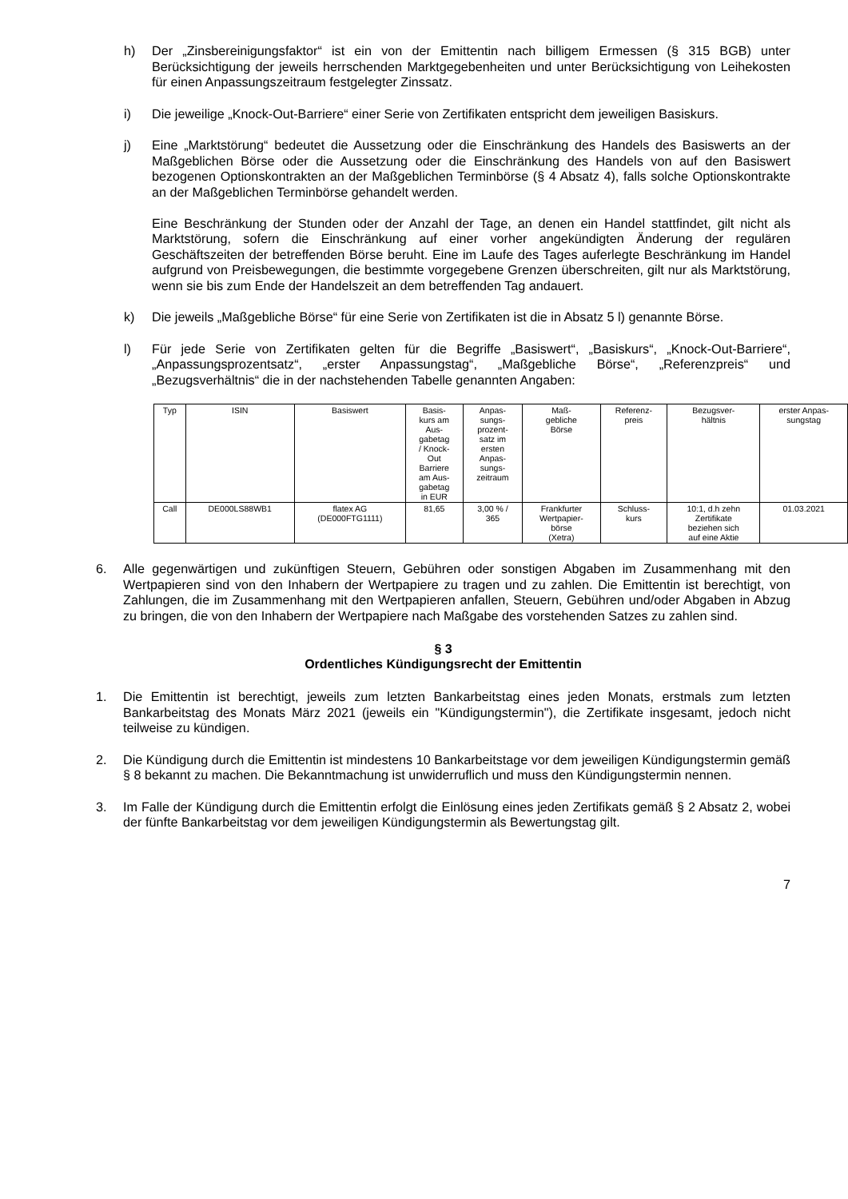h) Der „Zinsbereinigungsfaktor“ ist ein von der Emittentin nach billigem Ermessen (§ 315 BGB) unter Berücksichtigung der jeweils herrschenden Marktgegebenheiten und unter Berücksichtigung von Leihekosten für einen Anpassungszeitraum festgelegter Zinssatz.
i) Die jeweilige „Knock-Out-Barriere“ einer Serie von Zertifikaten entspricht dem jeweiligen Basiskurs.
j) Eine „Marktstörung“ bedeutet die Aussetzung oder die Einschränkung des Handels des Basiswerts an der Maßgeblichen Börse oder die Aussetzung oder die Einschränkung des Handels von auf den Basiswert bezogenen Optionskontrakten an der Maßgeblichen Terminbörse (§ 4 Absatz 4), falls solche Optionskontrakte an der Maßgeblichen Terminbörse gehandelt werden.
Eine Beschränkung der Stunden oder der Anzahl der Tage, an denen ein Handel stattfindet, gilt nicht als Marktstörung, sofern die Einschränkung auf einer vorher angekündigten Änderung der regulären Geschäftszeiten der betreffenden Börse beruht. Eine im Laufe des Tages auferlegte Beschränkung im Handel aufgrund von Preisbewegungen, die bestimmte vorgegebene Grenzen überschreiten, gilt nur als Marktstörung, wenn sie bis zum Ende der Handelszeit an dem betreffenden Tag andauert.
k) Die jeweils „Maßgebliche Börse“ für eine Serie von Zertifikaten ist die in Absatz 5 l) genannte Börse.
l) Für jede Serie von Zertifikaten gelten für die Begriffe „Basiswert“, „Basiskurs“, „Knock-Out-Barriere“, „Anpassungsprozentsatz“, „erster Anpassungstag“, „Maßgebliche Börse“, „Referenzpreis“ und „Bezugsverhältnis“ die in der nachstehenden Tabelle genannten Angaben:
| Typ | ISIN | Basiswert | Basis- kurs am Aus- gabetag / Knock- Out Barriere am Aus- gabetag in EUR | Anpas- sungs- prozent- satz im ersten Anpas- sungs- zeitraum | Maß- gebliche Börse | Referenz- preis | Bezugsver- hältnis | erster Anpas- sungstag |
| Call | DE000LS88WB1 | flatex AG (DE000FTG1111) | 81,65 | 3,00 % / 365 | Frankfurter Wertpapier- börse (Xetra) | Schluss- kurs | 10:1, d.h zehn Zertifikate beziehen sich auf eine Aktie | 01.03.2021 |
6. Alle gegenwärtigen und zukünftigen Steuern, Gebühren oder sonstigen Abgaben im Zusammenhang mit den Wertpapieren sind von den Inhabern der Wertpapiere zu tragen und zu zahlen. Die Emittentin ist berechtigt, von Zahlungen, die im Zusammenhang mit den Wertpapieren anfallen, Steuern, Gebühren und/oder Abgaben in Abzug zu bringen, die von den Inhabern der Wertpapiere nach Maßgabe des vorstehenden Satzes zu zahlen sind.
§ 3
Ordentliches Kündigungsrecht der Emittentin
1. Die Emittentin ist berechtigt, jeweils zum letzten Bankarbeitstag eines jeden Monats, erstmals zum letzten Bankarbeitstag des Monats März 2021 (jeweils ein "Kündigungstermin"), die Zertifikate insgesamt, jedoch nicht teilweise zu kündigen.
2. Die Kündigung durch die Emittentin ist mindestens 10 Bankarbeitstage vor dem jeweiligen Kündigungstermin gemäß § 8 bekannt zu machen. Die Bekanntmachung ist unwiderruflich und muss den Kündigungstermin nennen.
3. Im Falle der Kündigung durch die Emittentin erfolgt die Einlösung eines jeden Zertifikats gemäß § 2 Absatz 2, wobei der fünfte Bankarbeitstag vor dem jeweiligen Kündigungstermin als Bewertungstag gilt.
7